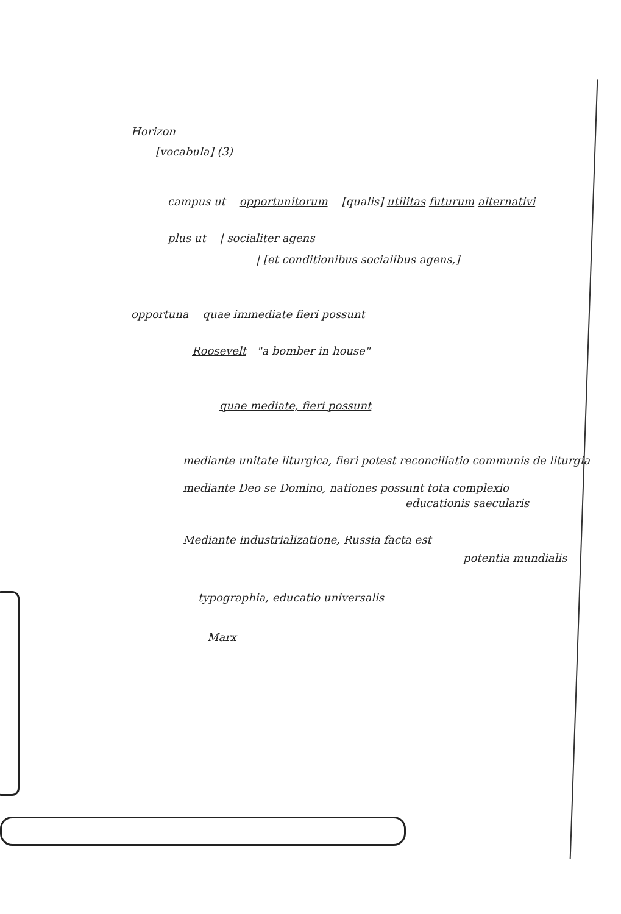Horizon
[vocabula] (3)
campus ut opportunitorum [qualis] utilitas futurum alternativi
plus ut | socialiter agens
| [et conditionibus socialibus agens,]
opportuna quae immediate fieri possunt
Roosevelt "a bomber in house"
quae mediate, fieri possunt
mediante unitate liturgica, fieri potest reconciliatio communis de liturgia
mediante Deo se Domino, nationes possunt tota complexio
educationis saecularis
Mediante industrializatione, Russia facta est
potentia mundialis
typographia, educatio universalis
Marx